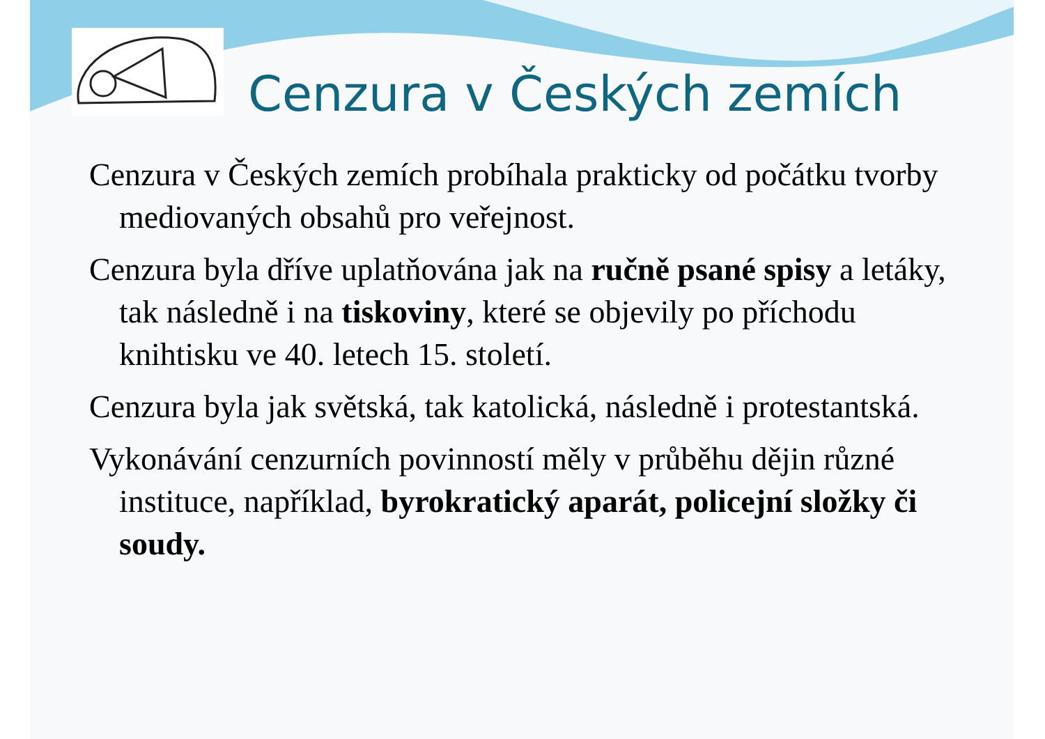Cenzura v Českých zemích
Cenzura v Českých zemích probíhala prakticky od počátku tvorby mediovaných obsahů pro veřejnost.
Cenzura byla dříve uplatňována jak na ručně psané spisy a letáky, tak následně i na tiskoviny, které se objevily po příchodu knihtisku ve 40. letech 15. století.
Cenzura byla jak světská, tak katolická, následně i protestantská.
Vykonávání cenzurních povinností měly v průběhu dějin různé instituce, například, byrokratický aparát, policejní složky či soudy.